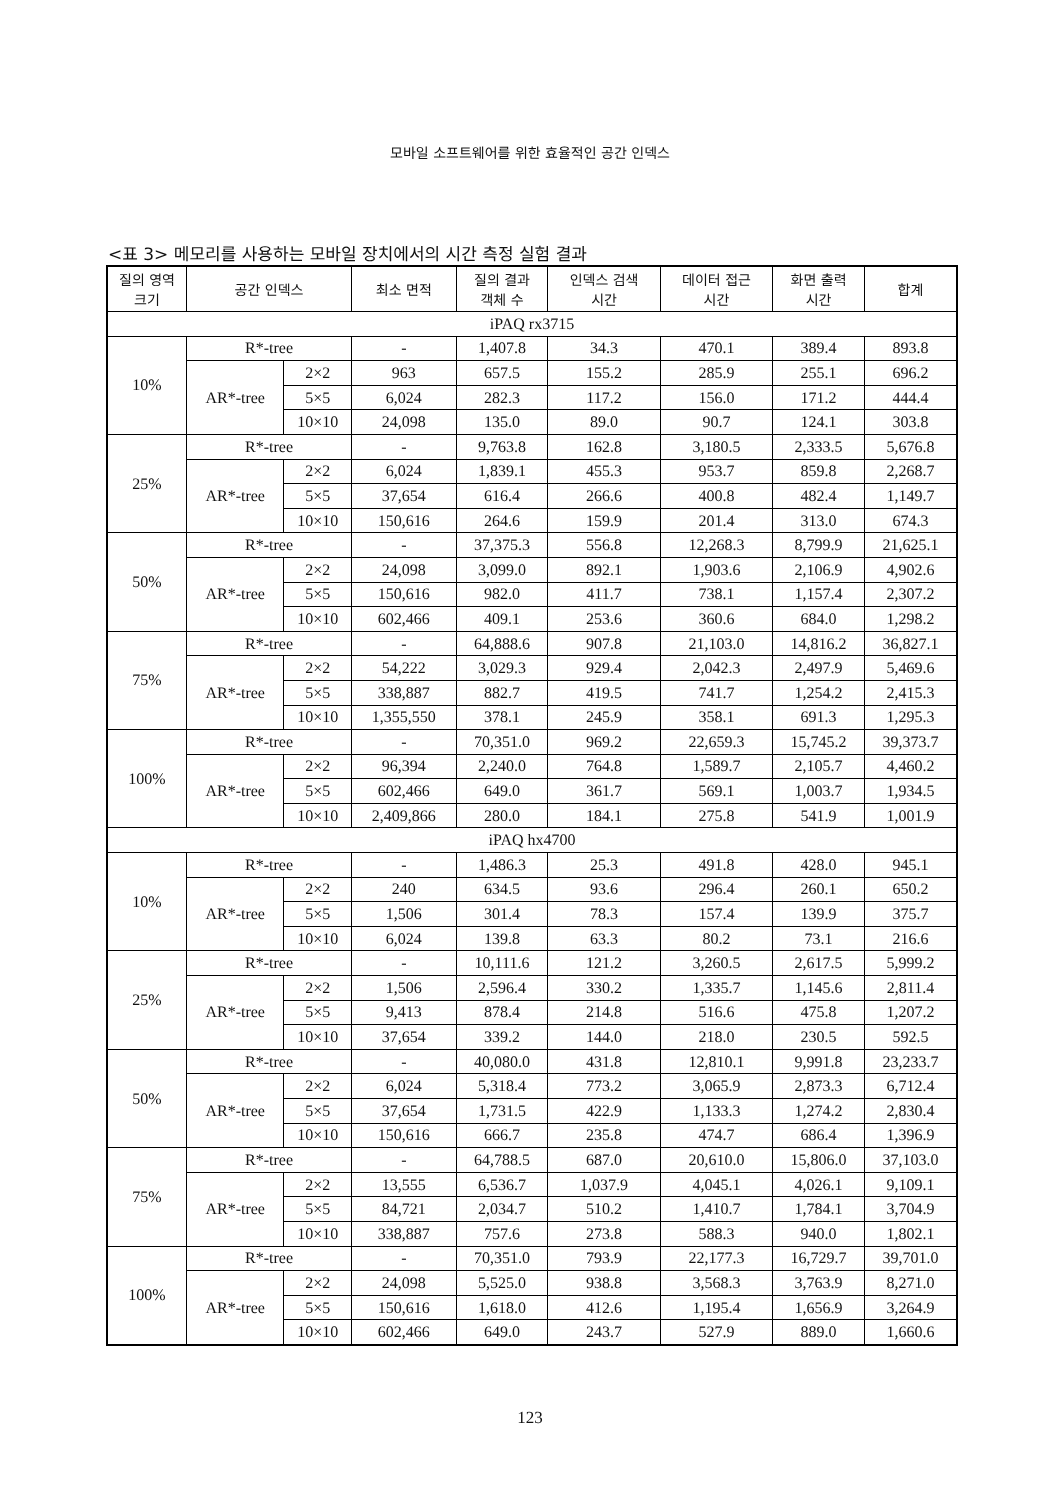모바일 소프트웨어를 위한 효율적인 공간 인덱스
<표 3> 메모리를 사용하는 모바일 장치에서의 시간 측정 실험 결과
| 질의 영역 크기 | 공간 인덱스 | | 최소 면적 | 질의 결과 객체 수 | 인덱스 검색 시간 | 데이터 접근 시간 | 화면 출력 시간 | 합계 |
| --- | --- | --- | --- | --- | --- | --- | --- | --- |
| iPAQ rx3715 | | | | | | | | |
| 10% | R*-tree | | - | 1,407.8 | 34.3 | 470.1 | 389.4 | 893.8 |
| | AR*-tree | 2×2 | 963 | 657.5 | 155.2 | 285.9 | 255.1 | 696.2 |
| | | 5×5 | 6,024 | 282.3 | 117.2 | 156.0 | 171.2 | 444.4 |
| | | 10×10 | 24,098 | 135.0 | 89.0 | 90.7 | 124.1 | 303.8 |
| 25% | R*-tree | | - | 9,763.8 | 162.8 | 3,180.5 | 2,333.5 | 5,676.8 |
| | AR*-tree | 2×2 | 6,024 | 1,839.1 | 455.3 | 953.7 | 859.8 | 2,268.7 |
| | | 5×5 | 37,654 | 616.4 | 266.6 | 400.8 | 482.4 | 1,149.7 |
| | | 10×10 | 150,616 | 264.6 | 159.9 | 201.4 | 313.0 | 674.3 |
| 50% | R*-tree | | - | 37,375.3 | 556.8 | 12,268.3 | 8,799.9 | 21,625.1 |
| | AR*-tree | 2×2 | 24,098 | 3,099.0 | 892.1 | 1,903.6 | 2,106.9 | 4,902.6 |
| | | 5×5 | 150,616 | 982.0 | 411.7 | 738.1 | 1,157.4 | 2,307.2 |
| | | 10×10 | 602,466 | 409.1 | 253.6 | 360.6 | 684.0 | 1,298.2 |
| 75% | R*-tree | | - | 64,888.6 | 907.8 | 21,103.0 | 14,816.2 | 36,827.1 |
| | AR*-tree | 2×2 | 54,222 | 3,029.3 | 929.4 | 2,042.3 | 2,497.9 | 5,469.6 |
| | | 5×5 | 338,887 | 882.7 | 419.5 | 741.7 | 1,254.2 | 2,415.3 |
| | | 10×10 | 1,355,550 | 378.1 | 245.9 | 358.1 | 691.3 | 1,295.3 |
| 100% | R*-tree | | - | 70,351.0 | 969.2 | 22,659.3 | 15,745.2 | 39,373.7 |
| | AR*-tree | 2×2 | 96,394 | 2,240.0 | 764.8 | 1,589.7 | 2,105.7 | 4,460.2 |
| | | 5×5 | 602,466 | 649.0 | 361.7 | 569.1 | 1,003.7 | 1,934.5 |
| | | 10×10 | 2,409,866 | 280.0 | 184.1 | 275.8 | 541.9 | 1,001.9 |
| iPAQ hx4700 | | | | | | | | |
| 10% | R*-tree | | - | 1,486.3 | 25.3 | 491.8 | 428.0 | 945.1 |
| | AR*-tree | 2×2 | 240 | 634.5 | 93.6 | 296.4 | 260.1 | 650.2 |
| | | 5×5 | 1,506 | 301.4 | 78.3 | 157.4 | 139.9 | 375.7 |
| | | 10×10 | 6,024 | 139.8 | 63.3 | 80.2 | 73.1 | 216.6 |
| 25% | R*-tree | | - | 10,111.6 | 121.2 | 3,260.5 | 2,617.5 | 5,999.2 |
| | AR*-tree | 2×2 | 1,506 | 2,596.4 | 330.2 | 1,335.7 | 1,145.6 | 2,811.4 |
| | | 5×5 | 9,413 | 878.4 | 214.8 | 516.6 | 475.8 | 1,207.2 |
| | | 10×10 | 37,654 | 339.2 | 144.0 | 218.0 | 230.5 | 592.5 |
| 50% | R*-tree | | - | 40,080.0 | 431.8 | 12,810.1 | 9,991.8 | 23,233.7 |
| | AR*-tree | 2×2 | 6,024 | 5,318.4 | 773.2 | 3,065.9 | 2,873.3 | 6,712.4 |
| | | 5×5 | 37,654 | 1,731.5 | 422.9 | 1,133.3 | 1,274.2 | 2,830.4 |
| | | 10×10 | 150,616 | 666.7 | 235.8 | 474.7 | 686.4 | 1,396.9 |
| 75% | R*-tree | | - | 64,788.5 | 687.0 | 20,610.0 | 15,806.0 | 37,103.0 |
| | AR*-tree | 2×2 | 13,555 | 6,536.7 | 1,037.9 | 4,045.1 | 4,026.1 | 9,109.1 |
| | | 5×5 | 84,721 | 2,034.7 | 510.2 | 1,410.7 | 1,784.1 | 3,704.9 |
| | | 10×10 | 338,887 | 757.6 | 273.8 | 588.3 | 940.0 | 1,802.1 |
| 100% | R*-tree | | - | 70,351.0 | 793.9 | 22,177.3 | 16,729.7 | 39,701.0 |
| | AR*-tree | 2×2 | 24,098 | 5,525.0 | 938.8 | 3,568.3 | 3,763.9 | 8,271.0 |
| | | 5×5 | 150,616 | 1,618.0 | 412.6 | 1,195.4 | 1,656.9 | 3,264.9 |
| | | 10×10 | 602,466 | 649.0 | 243.7 | 527.9 | 889.0 | 1,660.6 |
123